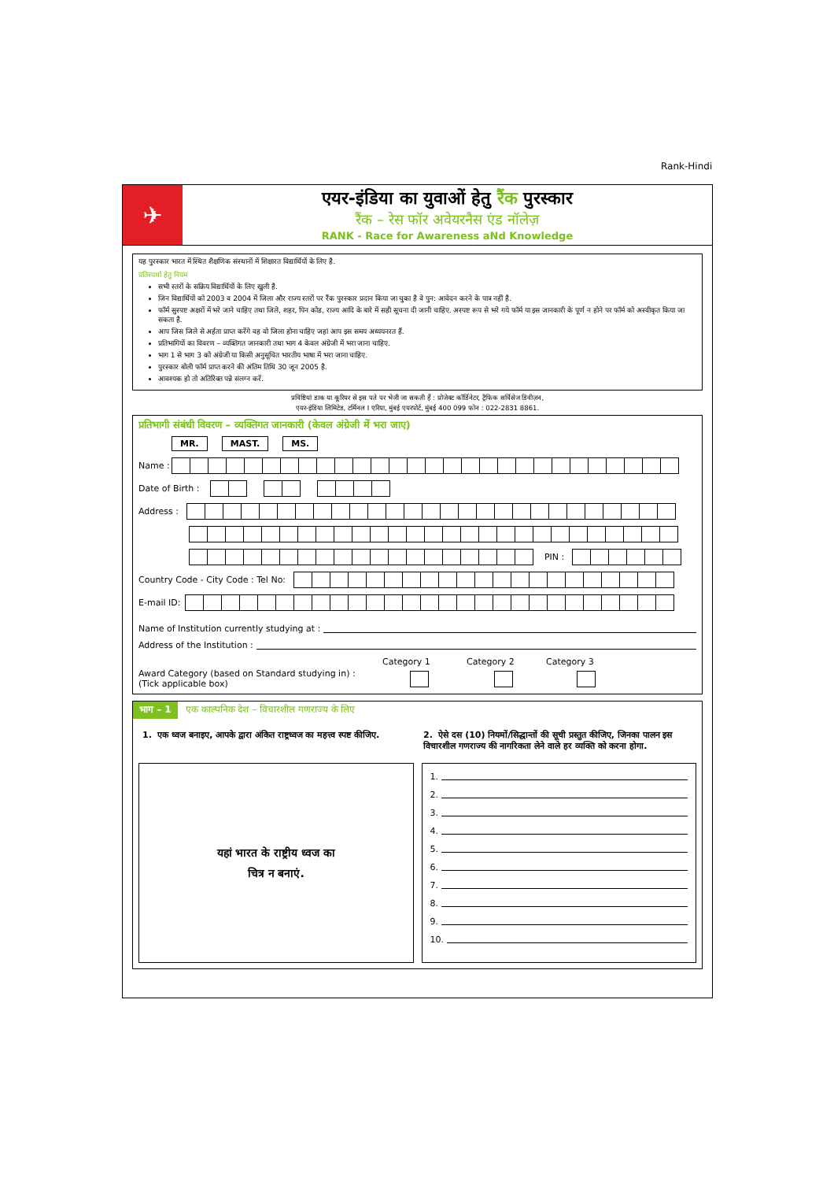Rank-Hindi
✈
एयर-इंडिया का युवाओं हेतु रैंक पुरस्कार
रैंक – रेस फॉर अवेयरनैस एंड नॉलेज़
RANK - Race for Awareness aNd Knowledge
यह पुरस्कार भारत में स्थित शैक्षणिक संस्थानों में शिक्षारत विद्यार्थियों के लिए है.
प्रतिस्पर्धा हेतु नियम
सभी स्तरों के सक्रिय विद्यार्थियों के लिए खुली है.
जिन विद्यार्थियों को 2003 व 2004 में जिला और राज्य स्तरों पर रैंक पुरस्कार प्रदान किया जा चुका है वे पुन: आवेदन करने के पात्र नहीं है.
फॉर्म सुस्पष्ट अक्षरों में भरे जाने चाहिए तथा जिले, शहर, पिन कोड, राज्य आदि के बारे में सही सूचना दी जानी चाहिए. अस्पष्ट रूप से भरे गये फॉर्म या इस जानकारी के पूर्ण न होने पर फॉर्म को अस्वीकृत किया जा सकता है.
आप जिस जिले से अर्हता प्राप्त करेंगे वह वो जिला होना चाहिए जहां आप इस समय अध्ययनरत हैं.
प्रतिभागियों का विवरण – व्यक्तिगत जानकारी तथा भाग 4 केवल अंग्रेजी में भरा जाना चाहिए.
भाग 1 से भाग 3 को अंग्रेजी या किसी अनुसूचित भारतीय भाषा में भरा जाना चाहिए.
पुरस्कार बोली फॉर्म प्राप्त करने की अंतिम तिथि 30 जून 2005 है.
आवश्यक हो तो अतिरिक्त पन्ने संलग्न करें.
प्रविष्टियां डाक या कूरियर से इस पते पर भेजी जा सकती हैं : प्रोजेक्ट कॉर्डिनेटर, ट्रैफिक सर्विसेज डिवीज़न,
एयर-इंडिया लिमिटेड, टर्मिनल I एरिया, मुंबई एयरपोर्ट, मुंबई 400 099 फोन : 022-2831 8861.
प्रतिभागी संबंधी विवरण – व्यक्तिगत जानकारी (केवल अंग्रेजी में भरा जाए)
MR. MAST. MS.
Name :
Date of Birth :
Address :
PIN :
Country Code - City Code : Tel No:
E-mail ID:
Name of Institution currently studying at :
Address of the Institution :
Category 1 Category 2 Category 3
Award Category (based on Standard studying in) :
(Tick applicable box)
भाग – 1 एक काल्पनिक देश – विचारशील गणराज्य के लिए
1. एक ध्वज बनाइए, आपके द्वारा अंकित राष्ट्रध्वज का महत्त्व स्पष्ट कीजिए.
2. ऐसे दस (10) नियमों/सिद्धान्तों की सूची प्रस्तुत कीजिए, जिनका पालन इस विचारशील गणराज्य की नागरिकता लेने वाले हर व्यक्ति को करना होगा.
यहां भारत के राष्ट्रीय ध्वज का
चित्र न बनाएं.
1.
2.
3.
4.
5.
6.
7.
8.
9.
10.